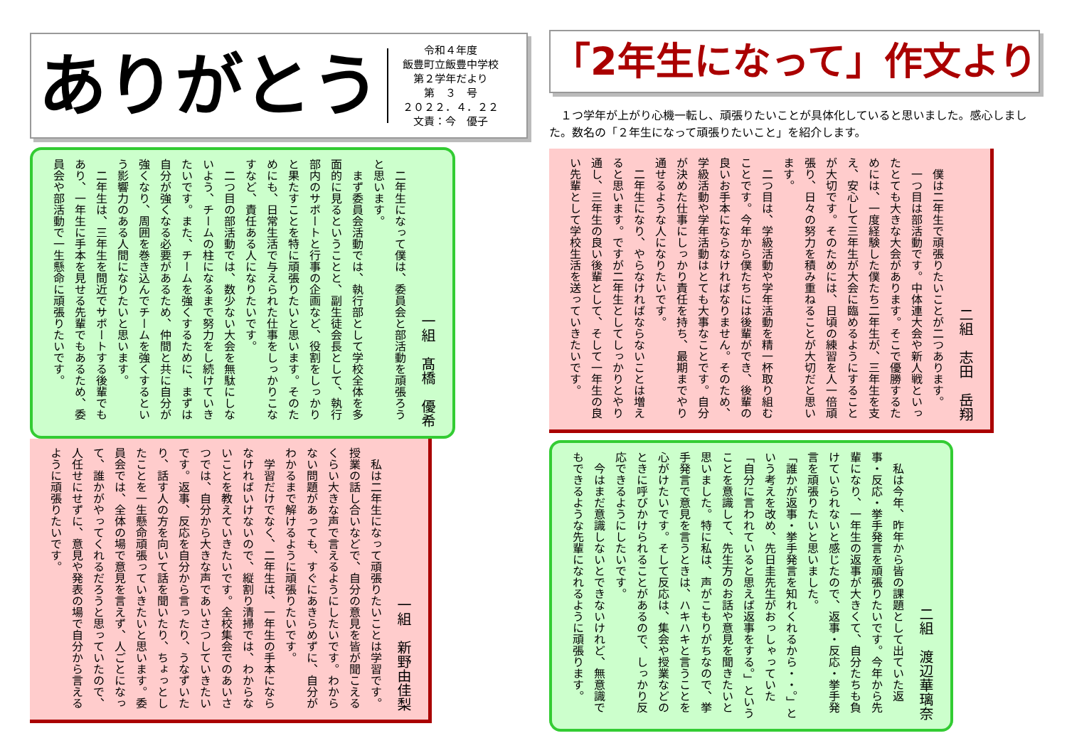ありがとう
令和４年度
飯豊町立飯豊中学校
第２学年だより
第　３　号
２０２２．４．２２
文責：今　優子
一組　髙橋　優希
　二年生になって僕は、委員会と部活動を頑張ろうと思います。
　まず委員会活動では、執行部として学校全体を多面的に見るということと、副生徒会長として、執行部内のサポートと行事の企画など、役割をしっかりと果たすことを特に頑張りたいと思います。そのためにも、日常生活で与えられた仕事をしっかりこなすなど、責任ある人になりたいです。
　二つ目の部活動では、数少ない大会を無駄にしないよう、チームの柱になるまで努力をし続けていきたいです。また、チームを強くするために、まずは自分が強くなる必要があるため、仲間と共に自分が強くなり、周囲を巻き込んでチームを強くするという影響力のある人間になりたいと思います。
　二年生は、三年生を間近でサポートする後輩でもあり、一年生に手本を見せる先輩でもあるため、委員会や部活動で一生懸命に頑張りたいです。
一組　新野由佳梨
　私は二年生になって頑張りたいことは学習です。授業の話し合いなどで、自分の意見を皆が聞こえるくらい大きな声で言えるようにしたいです。わからない問題があっても、すぐにあきらめずに、自分がわかるまで解けるように頑張りたいです。
　学習だけでなく、二年生は、一年生の手本にならなければいけないので、縦割り清掃では、わからないことを教えていきたいです。全校集会でのあいさつでは、自分から大きな声であいさつしていきたいです。返事、反応を自分から言ったり、うなずいたり、話す人の方を向いて話を聞いたり、ちょっとしたことを一生懸命頑張っていきたいと思います。委員会では、全体の場で意見を言えず、人ごとになって、誰かがやってくれるだろうと思っていたので、人任せにせずに、意見や発表の場で自分から言えるように頑張りたいです。
「2年生になって」作文より
　１つ学年が上がり心機一転し、頑張りたいことが具体化していると思いました。感心しました。数名の「２年生になって頑張りたいこと」を紹介します。
二組　志田　岳翔
　僕は二年生で頑張りたいことが二つあります。
　一つ目は部活動です。中体連大会や新人戦といったとても大きな大会があります。そこで優勝するためには、一度経験した僕たち二年生が、三年生を支え、安心して三年生が大会に臨めるようにすることが大切です。そのためには、日頃の練習を人一倍頑張り、日々の努力を積み重ねることが大切だと思います。
　二つ目は、学級活動や学年活動を精一杯取り組むことです。今年から僕たちには後輩ができ、後輩の良いお手本にならなければなりません。そのため、学級活動や学年活動はとても大事なことです。自分が決めた仕事にしっかり責任を持ち、最期までやり通せるような人になりたいです。
　二年生になり、やらなければならないことは増えると思います。ですが二年生としてしっかりとやり通し、三年生の良い後輩として、そして一年生の良い先輩として学校生活を送っていきたいです。
二組　渡辺華璃奈
　私は今年、昨年から皆の課題として出ていた返事・反応・挙手発言を頑張りたいです。今年から先輩になり、一年生の返事が大きくて、自分たちも負けていられないと感じたので、返事・反応・挙手発言を頑張りたいと思いました。
「誰かが返事・挙手発言を知れくれるから・・。」という考えを改め、先日圭先生がおっしゃっていた「自分に言われていると思えば返事をする。」ということを意識して、先生方のお話や意見を聞きたいと思いました。特に私は、声がこもりがちなので、挙手発言で意見を言うときは、ハキハキと言うことを心がけたいです。そして反応は、集会や授業などのときに呼びかけられることがあるので、しっかり反応できるようにしたいです。
　今はまだ意識しないとできないけれど、無意識でもできるような先輩になれるように頑張ります。